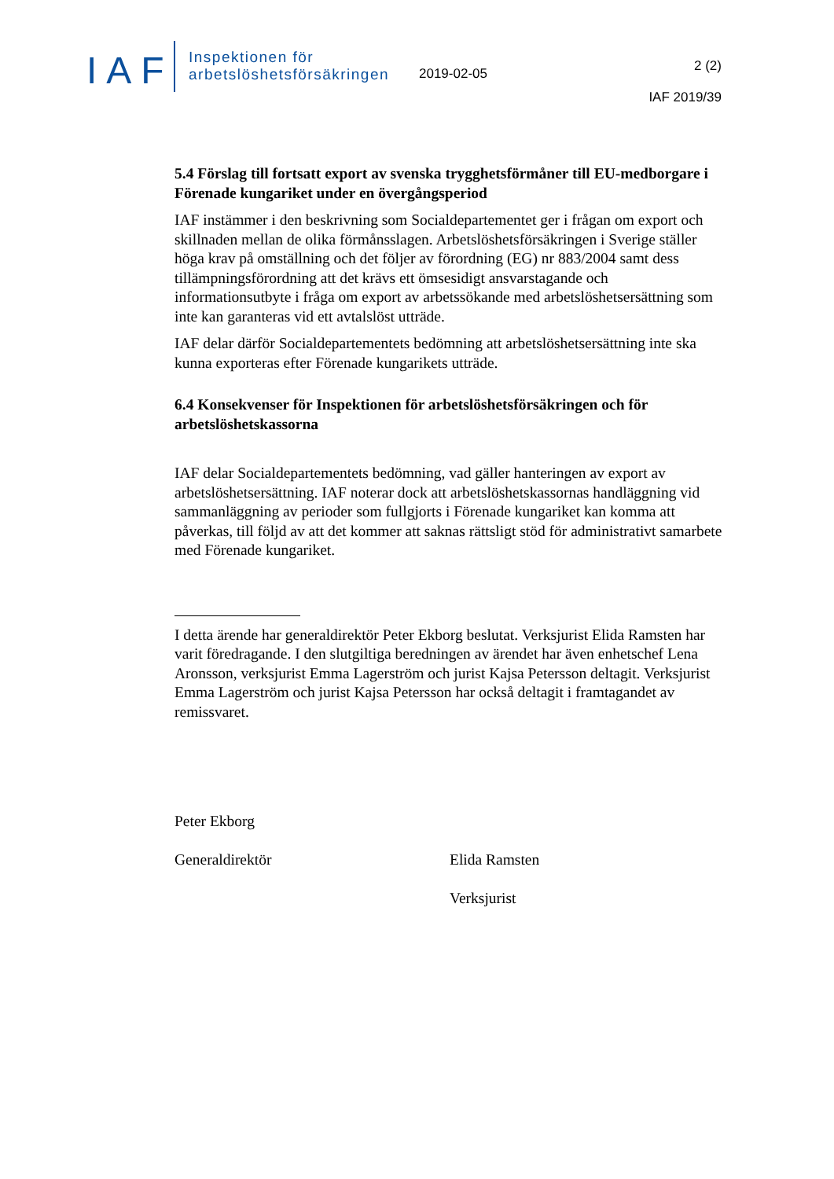IAF
Inspektionen för
arbetslöshetsförsäkringen
2019-02-05
2 (2)
IAF 2019/39
5.4 Förslag till fortsatt export av svenska trygghetsförmåner till EU-medborgare i Förenade kungariket under en övergångsperiod
IAF instämmer i den beskrivning som Socialdepartementet ger i frågan om export och skillnaden mellan de olika förmånsslagen. Arbetslöshetsförsäkringen i Sverige ställer höga krav på omställning och det följer av förordning (EG) nr 883/2004 samt dess tillämpningsförordning att det krävs ett ömsesidigt ansvarstagande och informationsutbyte i fråga om export av arbetssökande med arbetslöshetsersättning som inte kan garanteras vid ett avtalslöst utträde.
IAF delar därför Socialdepartementets bedömning att arbetslöshetsersättning inte ska kunna exporteras efter Förenade kungarikets utträde.
6.4 Konsekvenser för Inspektionen för arbetslöshetsförsäkringen och för arbetslöshetskassorna
IAF delar Socialdepartementets bedömning, vad gäller hanteringen av export av arbetslöshetsersättning. IAF noterar dock att arbetslöshetskassornas handläggning vid sammanläggning av perioder som fullgjorts i Förenade kungariket kan komma att påverkas, till följd av att det kommer att saknas rättsligt stöd för administrativt samarbete med Förenade kungariket.
I detta ärende har generaldirektör Peter Ekborg beslutat. Verksjurist Elida Ramsten har varit föredragande. I den slutgiltiga beredningen av ärendet har även enhetschef Lena Aronsson, verksjurist Emma Lagerström och jurist Kajsa Petersson deltagit. Verksjurist Emma Lagerström och jurist Kajsa Petersson har också deltagit i framtagandet av remissvaret.
Peter Ekborg
Generaldirektör
Elida Ramsten
Verksjurist